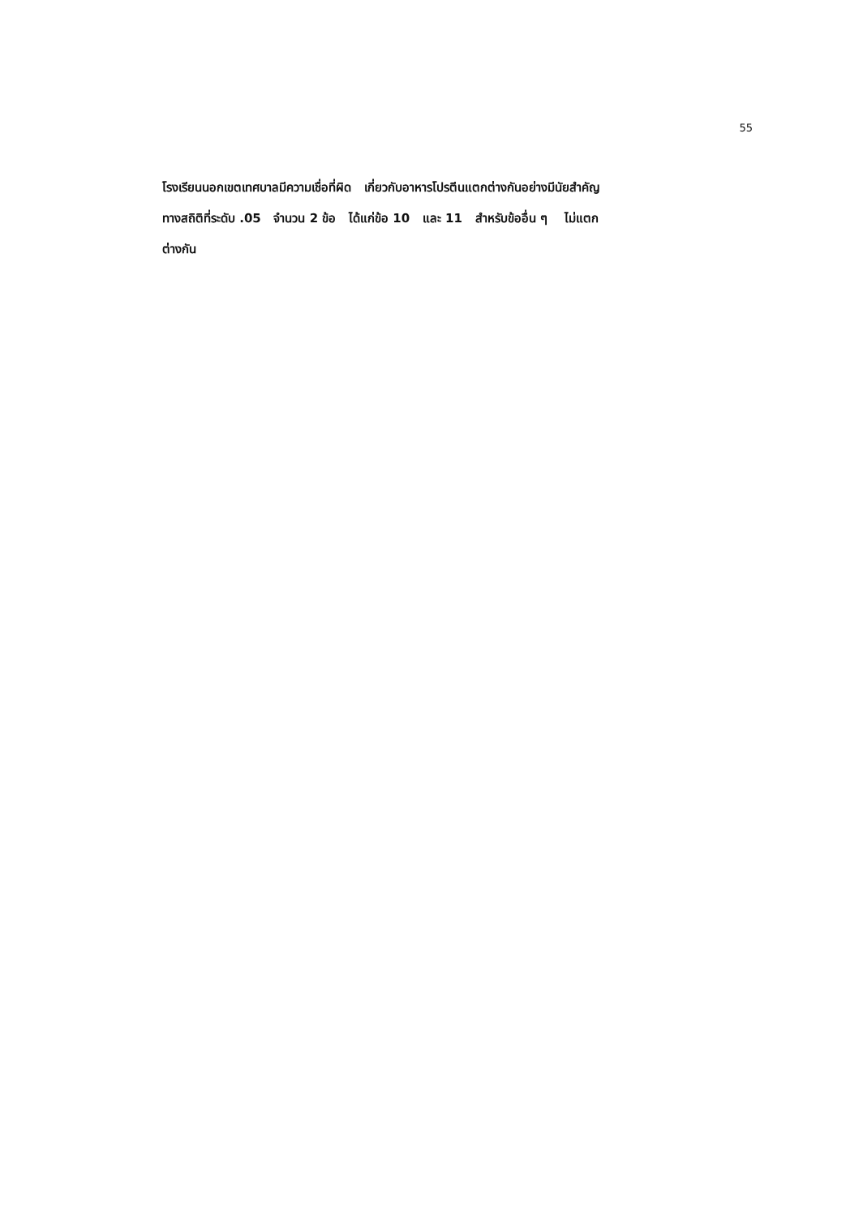55
โรงเรียนนอกเขตเทศบาลมีความเชื่อที่ผิด เกี่ยวกับอาหารโปรตีนแตกต่างกันอย่างมีนัยสำคัญ
ทางสถิติที่ระดับ .05 จำนวน 2 ข้อ ได้แก่ข้อ 10 และ 11 สำหรับข้ออื่น ๆ ไม่แตก
ต่างกัน